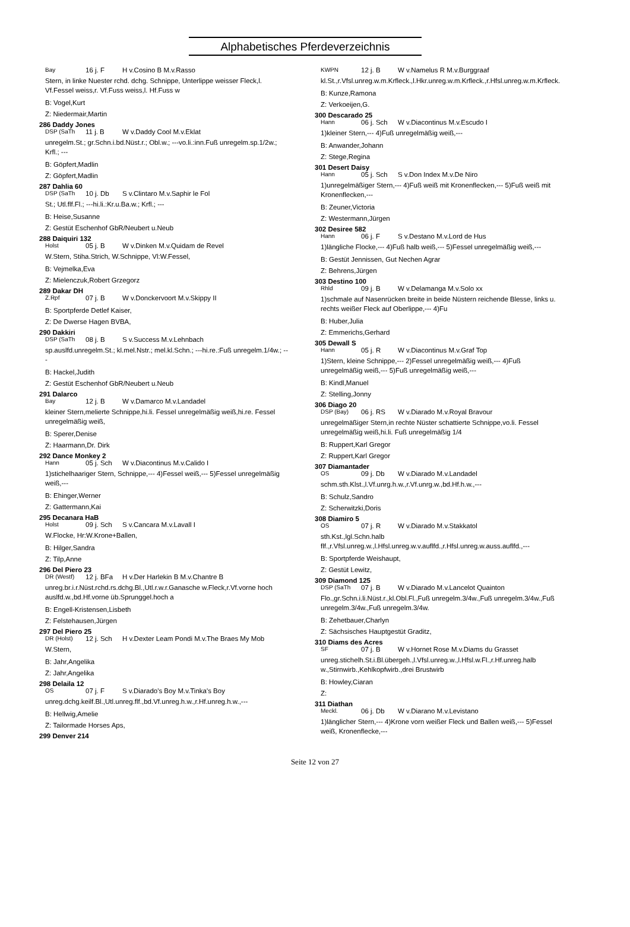Alphabetisches Pferdeverzeichnis
Bay 16 j. F H v.Cosino B M.v.Rasso
Stern, in linke Nuester rchd. dchg. Schnippe, Unterlippe weisser Fleck,l. Vf.Fessel weiss,r. Vf.Fuss weiss,l. Hf.Fuss w
B: Vogel,Kurt
Z: Niedermair,Martin
286 Daddy Jones
DSP (SaTh 11 j. B W v.Daddy Cool M.v.Eklat
unregelm.St.; gr.Schn.i.bd.Nüst.r.; Obl.w.; ---vo.li.:inn.Fuß unregelm.sp.1/2w.; Krfl.; ---
B: Göpfert,Madlin
Z: Göpfert,Madlin
287 Dahlia 60
DSP (SaTh 10 j. Db S v.Clintaro M.v.Saphir le Fol
St.; Utl.flf.Fl.; ---hi.li.:Kr.u.Ba.w.; Krfl.; ---
B: Heise,Susanne
Z: Gestüt Eschenhof GbR/Neubert u.Neub
288 Daiquiri 132
Holst 05 j. B W v.Dinken M.v.Quidam de Revel
W.Stern, Stiha.Strich, W.Schnippe, Vl:W.Fessel,
B: Vejmelka,Eva
Z: Mielenczuk,Robert Grzegorz
289 Dakar DH
Z.Rpf 07 j. B W v.Donckervoort M.v.Skippy II
B: Sportpferde Detlef Kaiser,
Z: De Dwerse Hagen BVBA,
290 Dakkiri
DSP (SaTh 08 j. B S v.Success M.v.Lehnbach
sp.auslfd.unregelm.St.; kl.mel.Nstr.; mel.kl.Schn.; ---hi.re.:Fuß unregelm.1/4w.; ---
B: Hackel,Judith
Z: Gestüt Eschenhof GbR/Neubert u.Neub
291 Dalarco
Bay 12 j. B W v.Damarco M.v.Landadel
kleiner Stern,melierte Schnippe,hi.li. Fessel unregelmäßig weiß,hi.re. Fessel unregelmäßig weiß,
B: Sperer,Denise
Z: Haarmann,Dr. Dirk
292 Dance Monkey 2
Hann 05 j. Sch W v.Diacontinus M.v.Calido I
1)stichelhaariger Stern, Schnippe,--- 4)Fessel weiß,--- 5)Fessel unregelmäßig weiß,---
B: Ehinger,Werner
Z: Gattermann,Kai
295 Decanara HaB
Holst 09 j. Sch S v.Cancara M.v.Lavall I
W.Flocke, Hr:W.Krone+Ballen,
B: Hilger,Sandra
Z: Tilp,Anne
296 Del Piero 23
DR (Westf) 12 j. BFa H v.Der Harlekin B M.v.Chantre B
unreg.br.i.r.Nüst.rchd.rs.dchg.Bl.,Utl.r.w.r.Ganasche w.Fleck,r.Vf.vorne hoch auslfd.w.,bd.Hf.vorne üb.Sprunggel.hoch a
B: Engell-Kristensen,Lisbeth
Z: Felstehausen,Jürgen
297 Del Piero 25
DR (Holst) 12 j. Sch H v.Dexter Leam Pondi M.v.The Braes My Mob
W.Stern,
B: Jahr,Angelika
Z: Jahr,Angelika
298 Delaila 12
OS 07 j. F S v.Diarado's Boy M.v.Tinka's Boy
unreg.dchg.keilf.Bl.,Utl.unreg.flf.,bd.Vf.unreg.h.w.,r.Hf.unreg.h.w.,---
B: Hellwig,Amelie
Z: Tailormade Horses Aps,
299 Denver 214
KWPN 12 j. B W v.Namelus R M.v.Burggraaf
kl.St.,r.Vfsl.unreg.w.m.Krfleck.,l.Hkr.unreg.w.m.Krfleck.,r.Hfsl.unreg.w.m.Krfleck.
B: Kunze,Ramona
Z: Verkoeijen,G.
300 Descarado 25
Hann 06 j. Sch W v.Diacontinus M.v.Escudo I
1)kleiner Stern,--- 4)Fuß unregelmäßig weiß,---
B: Anwander,Johann
Z: Stege,Regina
301 Desert Daisy
Hann 05 j. Sch S v.Don Index M.v.De Niro
1)unregelmäßiger Stern,--- 4)Fuß weiß mit Kronenflecken,--- 5)Fuß weiß mit Kronenflecken,---
B: Zeuner,Victoria
Z: Westermann,Jürgen
302 Desiree 582
Hann 06 j. F S v.Destano M.v.Lord de Hus
1)längliche Flocke,--- 4)Fuß halb weiß,--- 5)Fessel unregelmäßig weiß,---
B: Gestüt Jennissen, Gut Nechen Agrar
Z: Behrens,Jürgen
303 Destino 100
Rhld 09 j. B W v.Delamanga M.v.Solo xx
1)schmale auf Nasenrücken breite in beide Nüstern reichende Blesse, links u. rechts weißer Fleck auf Oberlippe,--- 4)Fu
B: Huber,Julia
Z: Emmerichs,Gerhard
305 Dewall S
Hann 05 j. R W v.Diacontinus M.v.Graf Top
1)Stern, kleine Schnippe,--- 2)Fessel unregelmäßig weiß,--- 4)Fuß unregelmäßig weiß,--- 5)Fuß unregelmäßig weiß,---
B: Kindl,Manuel
Z: Stelling,Jonny
306 Diago 20
DSP (Bay) 06 j. RS W v.Diarado M.v.Royal Bravour
unregelmäßiger Stern,in rechte Nüster schattierte Schnippe,vo.li. Fessel unregelmäßig weiß,hi.li. Fuß unregelmäßig 1/4
B: Ruppert,Karl Gregor
Z: Ruppert,Karl Gregor
307 Diamantader
OS 09 j. Db W v.Diarado M.v.Landadel
schm.sth.Klst.,l.Vf.unrg.h.w.,r.Vf.unrg.w.,bd.Hf.h.w.,---
B: Schulz,Sandro
Z: Scherwitzki,Doris
308 Diamiro 5
OS 07 j. R W v.Diarado M.v.Stakkatol
sth.Kst.,lgl.Schn.halb flf.,r.Vfsl.unreg.w.,l.Hfsl.unreg.w.v.auflfd.,r.Hfsl.unreg.w.auss.auflfd.,---
B: Sportpferde Weishaupt,
Z: Gestüt Lewitz,
309 Diamond 125
DSP (SaTh 07 j. B W v.Diarado M.v.Lancelot Quainton
Flo.,gr.Schn.i.li.Nüst.r.,kl.Obl.Fl.,Fuß unregelm.3/4w.,Fuß unregelm.3/4w.,Fuß unregelm.3/4w.,Fuß unregelm.3/4w.
B: Zehetbauer,Charlyn
Z: Sächsisches Hauptgestüt Graditz,
310 Diams des Acres
SF 07 j. B W v.Hornet Rose M.v.Diams du Grasset
unreg.stichelh.St.i.Bl.übergeh.,l.Vfsl.unreg.w.,l.Hfsl.w.Fl.,r.Hf.unreg.halb w.,Stirnwirb.,Kehlkopfwirb.,drei Brustwirb
B: Howley,Ciaran
Z:
311 Diathan
Meckl. 06 j. Db W v.Diarano M.v.Levistano
1)länglicher Stern,--- 4)Krone vorn weißer Fleck und Ballen weiß,--- 5)Fessel weiß, Kronenflecke,---
Seite 12 von 27